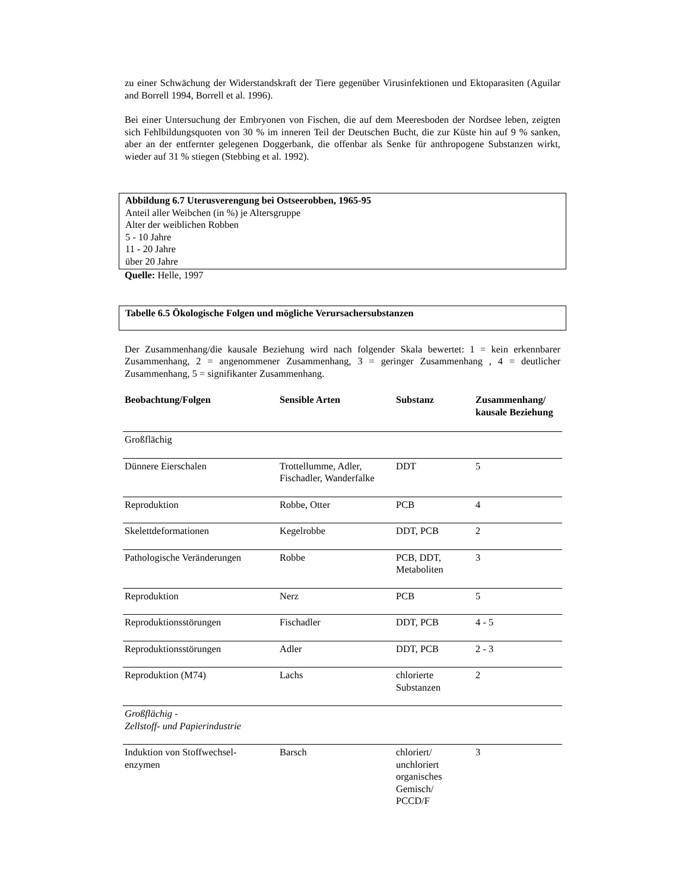zu einer Schwächung der Widerstandskraft der Tiere gegenüber Virusinfektionen und Ektoparasiten (Aguilar and Borrell 1994, Borrell et al. 1996).
Bei einer Untersuchung der Embryonen von Fischen, die auf dem Meeresboden der Nordsee leben, zeigten sich Fehlbildungsquoten von 30 % im inneren Teil der Deutschen Bucht, die zur Küste hin auf 9 % sanken, aber an der entfernter gelegenen Doggerbank, die offenbar als Senke für anthropogene Substanzen wirkt, wieder auf 31 % stiegen (Stebbing et al. 1992).
Abbildung 6.7 Uterusverengung bei Ostseerobben, 1965-95
Anteil aller Weibchen (in %) je Altersgruppe
Alter der weiblichen Robben
5 - 10 Jahre
11 - 20 Jahre
über 20 Jahre
Quelle: Helle, 1997
Tabelle 6.5 Ökologische Folgen und mögliche Verursachersubstanzen
Der Zusammenhang/die kausale Beziehung wird nach folgender Skala bewertet: 1 = kein erkennbarer Zusammenhang, 2 = angenommener Zusammenhang, 3 = geringer Zusammenhang , 4 = deutlicher Zusammenhang, 5 = signifikanter Zusammenhang.
| Beobachtung/Folgen | Sensible Arten | Substanz | Zusammenhang/ kausale Beziehung |
| --- | --- | --- | --- |
| Großflächig | | | |
| Dünnere Eierschalen | Trottellumme, Adler, Fischadler, Wanderfalke | DDT | 5 |
| Reproduktion | Robbe, Otter | PCB | 4 |
| Skelettdeformationen | Kegelrobbe | DDT, PCB | 2 |
| Pathologische Veränderungen | Robbe | PCB, DDT, Metaboliten | 3 |
| Reproduktion | Nerz | PCB | 5 |
| Reproduktionsstörungen | Fischadler | DDT, PCB | 4 - 5 |
| Reproduktionsstörungen | Adler | DDT, PCB | 2 - 3 |
| Reproduktion (M74) | Lachs | chlorierte Substanzen | 2 |
| Großflächig - Zellstoff- und Papierindustrie | | | |
| Induktion von Stoffwechsel- enzymen | Barsch | chloriert/ unchloriert organisches Gemisch/ PCCD/F | 3 |